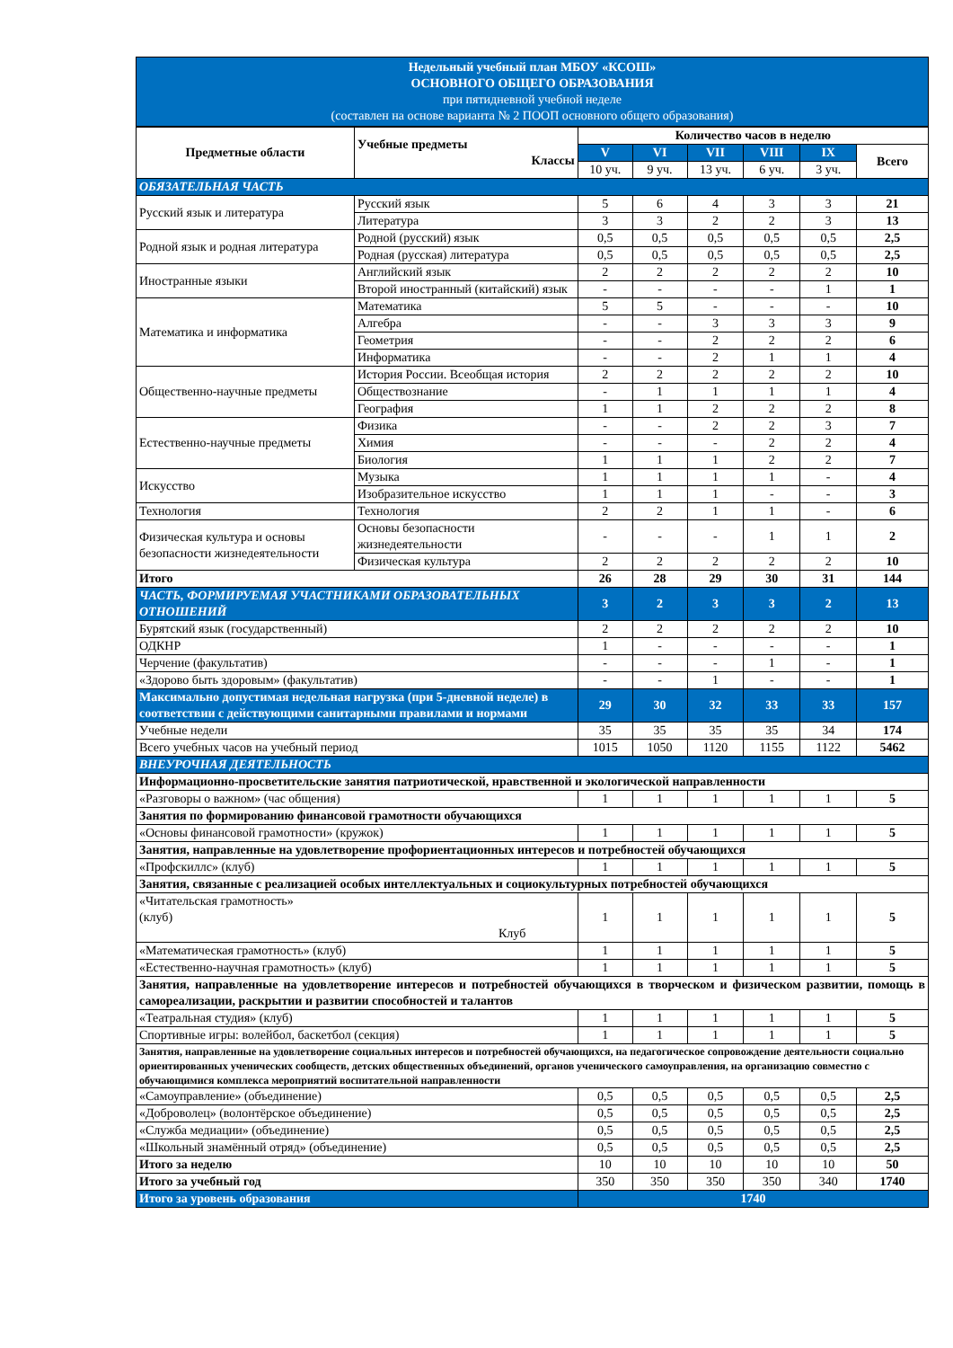Недельный учебный план МБОУ «КСОШ»
ОСНОВНОГО ОБЩЕГО ОБРАЗОВАНИЯ
при пятидневной учебной неделе
(составлен на основе варианта № 2 ПООП основного общего образования)
| Предметные области | Учебные предметы Классы | Количество часов в неделю | | | | | |
| --- | --- | --- | --- | --- | --- | --- | --- |
| | | V | VI | VII | VIII | IX | Всего |
| | | 10 уч. | 9 уч. | 13 уч. | 6 уч. | 3 уч. | |
| ОБЯЗАТЕЛЬНАЯ ЧАСТЬ | | | | | | | |
| Русский язык и литература | Русский язык | 5 | 6 | 4 | 3 | 3 | 21 |
| | Литература | 3 | 3 | 2 | 2 | 3 | 13 |
| Родной язык и родная литература | Родной (русский) язык | 0,5 | 0,5 | 0,5 | 0,5 | 0,5 | 2,5 |
| | Родная (русская) литература | 0,5 | 0,5 | 0,5 | 0,5 | 0,5 | 2,5 |
| Иностранные языки | Английский язык | 2 | 2 | 2 | 2 | 2 | 10 |
| | Второй иностранный (китайский) язык | - | - | - | - | 1 | 1 |
| Математика и информатика | Математика | 5 | 5 | - | - | - | 10 |
| | Алгебра | - | - | 3 | 3 | 3 | 9 |
| | Геометрия | - | - | 2 | 2 | 2 | 6 |
| | Информатика | - | - | 2 | 1 | 1 | 4 |
| Общественно-научные предметы | История России. Всеобщая история | 2 | 2 | 2 | 2 | 2 | 10 |
| | Обществознание | - | 1 | 1 | 1 | 1 | 4 |
| | География | 1 | 1 | 2 | 2 | 2 | 8 |
| Естественно-научные предметы | Физика | - | - | 2 | 2 | 3 | 7 |
| | Химия | - | - | - | 2 | 2 | 4 |
| | Биология | 1 | 1 | 1 | 2 | 2 | 7 |
| Искусство | Музыка | 1 | 1 | 1 | 1 | - | 4 |
| | Изобразительное искусство | 1 | 1 | 1 | - | - | 3 |
| Технология | Технология | 2 | 2 | 1 | 1 | - | 6 |
| Физическая культура и основы безопасности жизнедеятельности | Основы безопасности жизнедеятельности | - | - | - | 1 | 1 | 2 |
| | Физическая культура | 2 | 2 | 2 | 2 | 2 | 10 |
| Итого | | 26 | 28 | 29 | 30 | 31 | 144 |
| ЧАСТЬ, ФОРМИРУЕМАЯ УЧАСТНИКАМИ ОБРАЗОВАТЕЛЬНЫХ ОТНОШЕНИЙ | | 3 | 2 | 3 | 3 | 2 | 13 |
| Бурятский язык (государственный) | | 2 | 2 | 2 | 2 | 2 | 10 |
| ОДКНР | | 1 | - | - | - | - | 1 |
| Черчение (факультатив) | | - | - | - | 1 | - | 1 |
| «Здорово быть здоровым» (факультатив) | | - | - | 1 | - | - | 1 |
| Максимально допустимая недельная нагрузка (при 5-дневной неделе) в соответствии с действующими санитарными правилами и нормами | | 29 | 30 | 32 | 33 | 33 | 157 |
| Учебные недели | | 35 | 35 | 35 | 35 | 34 | 174 |
| Всего учебных часов на учебный период | | 1015 | 1050 | 1120 | 1155 | 1122 | 5462 |
| ВНЕУРОЧНАЯ ДЕЯТЕЛЬНОСТЬ | | | | | | | |
| Информационно-просветительские занятия патриотической, нравственной и экологической направленности | | | | | | | |
| «Разговоры о важном» (час общения) | | 1 | 1 | 1 | 1 | 1 | 5 |
| Занятия по формированию финансовой грамотности обучающихся | | | | | | | |
| «Основы финансовой грамотности» (кружок) | | 1 | 1 | 1 | 1 | 1 | 5 |
| Занятия, направленные на удовлетворение профориентационных интересов и потребностей обучающихся | | | | | | | |
| «Профскиллс» (клуб) | | 1 | 1 | 1 | 1 | 1 | 5 |
| Занятия, связанные с реализацией особых интеллектуальных и социокультурных потребностей обучающихся | | | | | | | |
| «Читательская грамотность» (клуб) Клуб | | 1 | 1 | 1 | 1 | 1 | 5 |
| «Математическая грамотность» (клуб) | | 1 | 1 | 1 | 1 | 1 | 5 |
| «Естественно-научная грамотность» (клуб) | | 1 | 1 | 1 | 1 | 1 | 5 |
| Занятия, направленные на удовлетворение интересов и потребностей обучающихся в творческом и физическом развитии, помощь в самореализации, раскрытии и развитии способностей и талантов | | | | | | | |
| «Театральная студия» (клуб) | | 1 | 1 | 1 | 1 | 1 | 5 |
| Спортивные игры: волейбол, баскетбол (секция) | | 1 | 1 | 1 | 1 | 1 | 5 |
| Занятия, направленные на удовлетворение социальных интересов и потребностей обучающихся, на педагогическое сопровождение деятельности социально ориентированных ученических сообществ, детских общественных объединений, органов ученического самоуправления, на организацию совместно с обучающимися комплекса мероприятий воспитательной направленности | | | | | | | |
| «Самоуправление» (объединение) | | 0,5 | 0,5 | 0,5 | 0,5 | 0,5 | 2,5 |
| «Доброволец» (волонтёрское объединение) | | 0,5 | 0,5 | 0,5 | 0,5 | 0,5 | 2,5 |
| «Служба медиации» (объединение) | | 0,5 | 0,5 | 0,5 | 0,5 | 0,5 | 2,5 |
| «Школьный знамённый отряд» (объединение) | | 0,5 | 0,5 | 0,5 | 0,5 | 0,5 | 2,5 |
| Итого за неделю | | 10 | 10 | 10 | 10 | 10 | 50 |
| Итого за учебный год | | 350 | 350 | 350 | 350 | 340 | 1740 |
| Итого за уровень образования | | 1740 | | | | | |